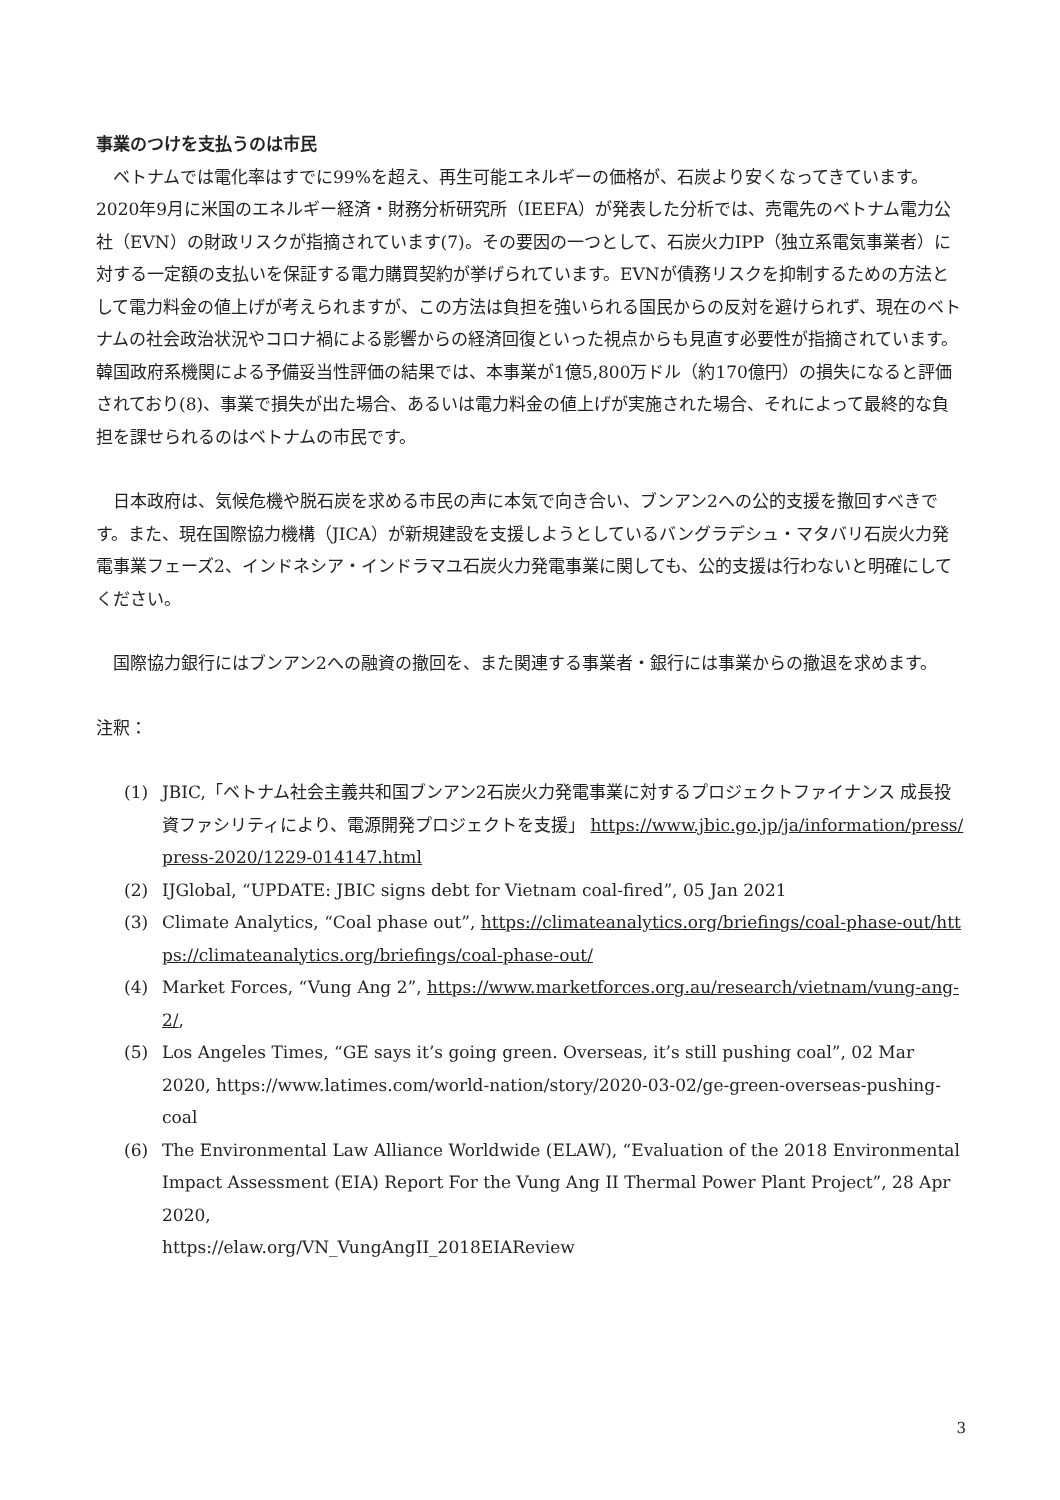事業のつけを支払うのは市民
　ベトナムでは電化率はすでに99%を超え、再生可能エネルギーの価格が、石炭より安くなってきています。2020年9月に米国のエネルギー経済・財務分析研究所（IEEFA）が発表した分析では、売電先のベトナム電力公社（EVN）の財政リスクが指摘されています(7)。その要因の一つとして、石炭火力IPP（独立系電気事業者）に対する一定額の支払いを保証する電力購買契約が挙げられています。EVNが債務リスクを抑制するための方法として電力料金の値上げが考えられますが、この方法は負担を強いられる国民からの反対を避けられず、現在のベトナムの社会政治状況やコロナ禍による影響からの経済回復といった視点からも見直す必要性が指摘されています。韓国政府系機関による予備妥当性評価の結果では、本事業が1億5,800万ドル（約170億円）の損失になると評価されており(8)、事業で損失が出た場合、あるいは電力料金の値上げが実施された場合、それによって最終的な負担を課せられるのはベトナムの市民です。
　日本政府は、気候危機や脱石炭を求める市民の声に本気で向き合い、ブンアン2への公的支援を撤回すべきです。また、現在国際協力機構（JICA）が新規建設を支援しようとしているバングラデシュ・マタバリ石炭火力発電事業フェーズ2、インドネシア・インドラマユ石炭火力発電事業に関しても、公的支援は行わないと明確にしてください。
　国際協力銀行にはブンアン2への融資の撤回を、また関連する事業者・銀行には事業からの撤退を求めます。
注釈：
(1) JBIC,「ベトナム社会主義共和国ブンアン2石炭火力発電事業に対するプロジェクトファイナンス 成長投資ファシリティにより、電源開発プロジェクトを支援」 https://www.jbic.go.jp/ja/information/press/press-2020/1229-014147.html
(2) IJGlobal, “UPDATE: JBIC signs debt for Vietnam coal-fired”, 05 Jan 2021
(3) Climate Analytics, “Coal phase out”, https://climateanalytics.org/briefings/coal-phase-out/https://climateanalytics.org/briefings/coal-phase-out/
(4) Market Forces, “Vung Ang 2”, https://www.marketforces.org.au/research/vietnam/vung-ang-2/,
(5) Los Angeles Times, “GE says it’s going green. Overseas, it’s still pushing coal”, 02 Mar 2020, https://www.latimes.com/world-nation/story/2020-03-02/ge-green-overseas-pushing-coal
(6) The Environmental Law Alliance Worldwide (ELAW), “Evaluation of the 2018 Environmental Impact Assessment (EIA) Report For the Vung Ang II Thermal Power Plant Project”, 28 Apr 2020,
https://elaw.org/VN_VungAngII_2018EIAReview
3